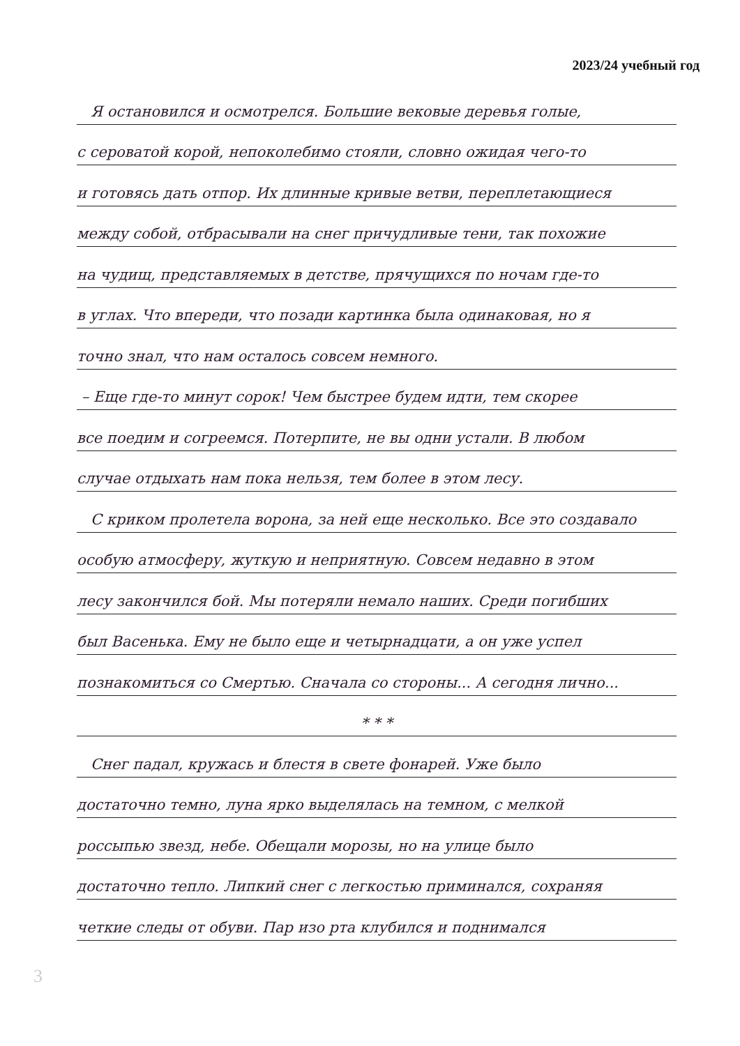2023/24 учебный год
Я остановился и осмотрелся. Большие вековые деревья голые,
с сероватой корой, непоколебимо стояли, словно ожидая чего-то
и готовясь дать отпор. Их длинные кривые ветви, переплетающиеся
между собой, отбрасывали на снег причудливые тени, так похожие
на чудищ, представляемых в детстве, прячущихся по ночам где-то
в углах. Что впереди, что позади картинка была одинаковая, но я
точно знал, что нам осталось совсем немного.
– Еще где-то минут сорок! Чем быстрее будем идти, тем скорее
все поедим и согреемся. Потерпите, не вы одни устали. В любом
случае отдыхать нам пока нельзя, тем более в этом лесу.
С криком пролетела ворона, за ней еще несколько. Все это создавало
особую атмосферу, жуткую и неприятную. Совсем недавно в этом
лесу закончился бой. Мы потеряли немало наших. Среди погибших
был Васенька. Ему не было еще и четырнадцати, а он уже успел
познакомиться со Смертью. Сначала со стороны... А сегодня лично...
* * *
Снег падал, кружась и блестя в свете фонарей. Уже было
достаточно темно, луна ярко выделялась на темном, с мелкой
россыпью звезд, небе. Обещали морозы, но на улице было
достаточно тепло. Липкий снег с легкостью приминался, сохраняя
четкие следы от обуви. Пар изо рта клубился и поднимался
3